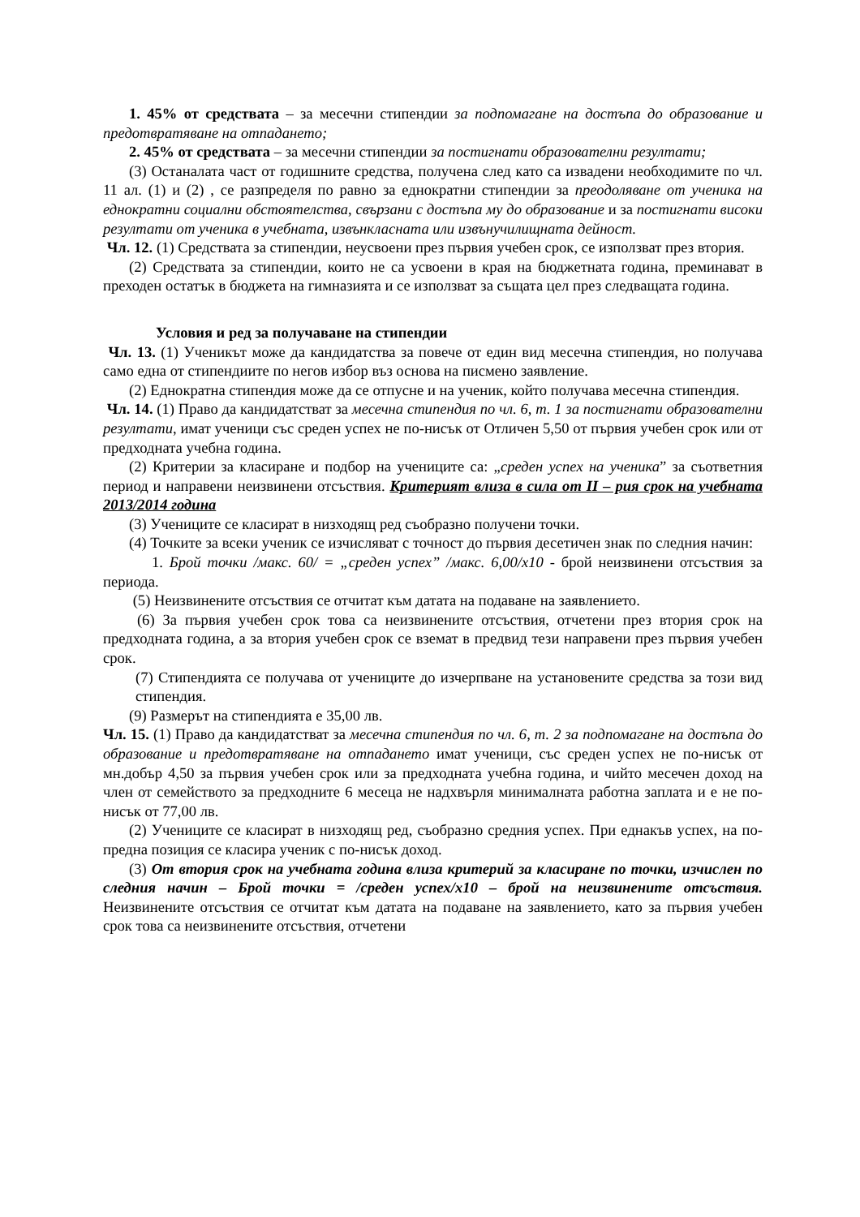1. 45% от средствата – за месечни стипендии за подпомагане на достъпа до образование и предотвратяване на отпадането;
2. 45% от средствата – за месечни стипендии за постигнати образователни резултати;
(3) Останалата част от годишните средства, получена след като са извадени необходимите по чл. 11 ал. (1) и (2) , се разпределя по равно за еднократни стипендии за преодоляване от ученика на еднократни социални обстоятелства, свързани с достъпа му до образование и за постигнати високи резултати от ученика в учебната, извънкласната или извънучилищната дейност.
Чл. 12. (1) Средствата за стипендии, неусвоени през първия учебен срок, се използват през втория.
(2) Средствата за стипендии, които не са усвоени в края на бюджетната година, преминават в преходен остатък в бюджета на гимназията и се използват за същата цел през следващата година.
Условия и ред за получаване на стипендии
Чл. 13. (1) Ученикът може да кандидатства за повече от един вид месечна стипендия, но получава само една от стипендиите по негов избор въз основа на писмено заявление.
(2) Еднократна стипендия може да се отпусне и на ученик, който получава месечна стипендия.
Чл. 14. (1) Право да кандидатстват за месечна стипендия по чл. 6, т. 1 за постигнати образователни резултати, имат ученици със среден успех не по-нисък от Отличен 5,50 от първия учебен срок или от предходната учебна година.
(2) Критерии за класиране и подбор на учениците са: „среден успех на ученика” за съответния период и направени неизвинени отсъствия. Критерият влиза в сила от II – рия срок на учебната 2013/2014 година
(3) Учениците се класират в низходящ ред съобразно получени точки.
(4) Точките за всеки ученик се изчисляват с точност до първия десетичен знак по следния начин:
1. Брой точки /макс. 60/ = „среден успех” /макс. 6,00/х10 - брой неизвинени отсъствия за периода.
(5) Неизвинените отсъствия се отчитат към датата на подаване на заявлението.
(6) За първия учебен срок това са неизвинените отсъствия, отчетени през втория срок на предходната година, а за втория учебен срок се вземат в предвид тези направени през първия учебен срок.
(7) Стипендията се получава от учениците до изчерпване на установените средства за този вид стипендия.
(9) Размерът на стипендията е 35,00 лв.
Чл. 15. (1) Право да кандидатстват за месечна стипендия по чл. 6, т. 2 за подпомагане на достъпа до образование и предотвратяване на отпадането имат ученици, със среден успех не по-нисък от мн.добър 4,50 за първия учебен срок или за предходната учебна година, и чийто месечен доход на член от семейството за предходните 6 месеца не надхвърля минималната работна заплата и е не по-нисък от 77,00 лв.
(2) Учениците се класират в низходящ ред, съобразно средния успех. При еднакъв успех, на по-предна позиция се класира ученик с по-нисък доход.
(3) От втория срок на учебната година влиза критерий за класиране по точки, изчислен по следния начин – Брой точки = /среден успех/х10 – брой на неизвинените отсъствия. Неизвинените отсъствия се отчитат към датата на подаване на заявлението, като за първия учебен срок това са неизвинените отсъствия, отчетени